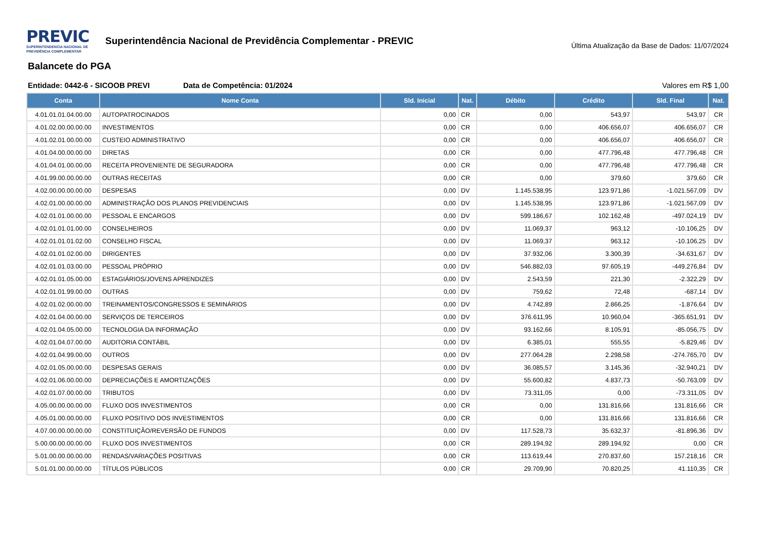PREVIC SUPERINTENDENCIA NACIONAL DE PREVIDÊNCIA COMPLEMENTAR Superintendência Nacional de Previdência Complementar - PREVIC
Última Atualização da Base de Dados: 11/07/2024
Balancete do PGA
Entidade: 0442-6 - SICOOB PREVI Data de Competência: 01/2024 Valores em R$ 1,00
| Conta | Nome Conta | Sld. Inicial | Nat. | Débito | Crédito | Sld. Final | Nat. |
| --- | --- | --- | --- | --- | --- | --- | --- |
| 4.01.01.01.04.00.00 | AUTOPATROCINADOS | 0,00 | CR | 0,00 | 543,97 | 543,97 | CR |
| 4.01.02.00.00.00.00 | INVESTIMENTOS | 0,00 | CR | 0,00 | 406.656,07 | 406.656,07 | CR |
| 4.01.02.01.00.00.00 | CUSTEIO ADMINISTRATIVO | 0,00 | CR | 0,00 | 406.656,07 | 406.656,07 | CR |
| 4.01.04.00.00.00.00 | DIRETAS | 0,00 | CR | 0,00 | 477.796,48 | 477.796,48 | CR |
| 4.01.04.01.00.00.00 | RECEITA PROVENIENTE DE SEGURADORA | 0,00 | CR | 0,00 | 477.796,48 | 477.796,48 | CR |
| 4.01.99.00.00.00.00 | OUTRAS RECEITAS | 0,00 | CR | 0,00 | 379,60 | 379,60 | CR |
| 4.02.00.00.00.00.00 | DESPESAS | 0,00 | DV | 1.145.538,95 | 123.971,86 | -1.021.567,09 | DV |
| 4.02.01.00.00.00.00 | ADMINISTRAÇÃO DOS PLANOS PREVIDENCIAIS | 0,00 | DV | 1.145.538,95 | 123.971,86 | -1.021.567,09 | DV |
| 4.02.01.01.00.00.00 | PESSOAL E ENCARGOS | 0,00 | DV | 599.186,67 | 102.162,48 | -497.024,19 | DV |
| 4.02.01.01.01.00.00 | CONSELHEIROS | 0,00 | DV | 11.069,37 | 963,12 | -10.106,25 | DV |
| 4.02.01.01.01.02.00 | CONSELHO FISCAL | 0,00 | DV | 11.069,37 | 963,12 | -10.106,25 | DV |
| 4.02.01.01.02.00.00 | DIRIGENTES | 0,00 | DV | 37.932,06 | 3.300,39 | -34.631,67 | DV |
| 4.02.01.01.03.00.00 | PESSOAL PRÓPRIO | 0,00 | DV | 546.882,03 | 97.605,19 | -449.276,84 | DV |
| 4.02.01.01.05.00.00 | ESTAGIÁRIOS/JOVENS APRENDIZES | 0,00 | DV | 2.543,59 | 221,30 | -2.322,29 | DV |
| 4.02.01.01.99.00.00 | OUTRAS | 0,00 | DV | 759,62 | 72,48 | -687,14 | DV |
| 4.02.01.02.00.00.00 | TREINAMENTOS/CONGRESSOS E SEMINÁRIOS | 0,00 | DV | 4.742,89 | 2.866,25 | -1.876,64 | DV |
| 4.02.01.04.00.00.00 | SERVIÇOS DE TERCEIROS | 0,00 | DV | 376.611,95 | 10.960,04 | -365.651,91 | DV |
| 4.02.01.04.05.00.00 | TECNOLOGIA DA INFORMAÇÃO | 0,00 | DV | 93.162,66 | 8.105,91 | -85.056,75 | DV |
| 4.02.01.04.07.00.00 | AUDITORIA CONTÁBIL | 0,00 | DV | 6.385,01 | 555,55 | -5.829,46 | DV |
| 4.02.01.04.99.00.00 | OUTROS | 0,00 | DV | 277.064,28 | 2.298,58 | -274.765,70 | DV |
| 4.02.01.05.00.00.00 | DESPESAS GERAIS | 0,00 | DV | 36.085,57 | 3.145,36 | -32.940,21 | DV |
| 4.02.01.06.00.00.00 | DEPRECIAÇÕES E AMORTIZAÇÕES | 0,00 | DV | 55.600,82 | 4.837,73 | -50.763,09 | DV |
| 4.02.01.07.00.00.00 | TRIBUTOS | 0,00 | DV | 73.311,05 | 0,00 | -73.311,05 | DV |
| 4.05.00.00.00.00.00 | FLUXO DOS INVESTIMENTOS | 0,00 | CR | 0,00 | 131.816,66 | 131.816,66 | CR |
| 4.05.01.00.00.00.00 | FLUXO POSITIVO DOS INVESTIMENTOS | 0,00 | CR | 0,00 | 131.816,66 | 131.816,66 | CR |
| 4.07.00.00.00.00.00 | CONSTITUIÇÃO/REVERSÃO DE FUNDOS | 0,00 | DV | 117.528,73 | 35.632,37 | -81.896,36 | DV |
| 5.00.00.00.00.00.00 | FLUXO DOS INVESTIMENTOS | 0,00 | CR | 289.194,92 | 289.194,92 | 0,00 | CR |
| 5.01.00.00.00.00.00 | RENDAS/VARIAÇÕES POSITIVAS | 0,00 | CR | 113.619,44 | 270.837,60 | 157.218,16 | CR |
| 5.01.01.00.00.00.00 | TÍTULOS PÚBLICOS | 0,00 | CR | 29.709,90 | 70.820,25 | 41.110,35 | CR |